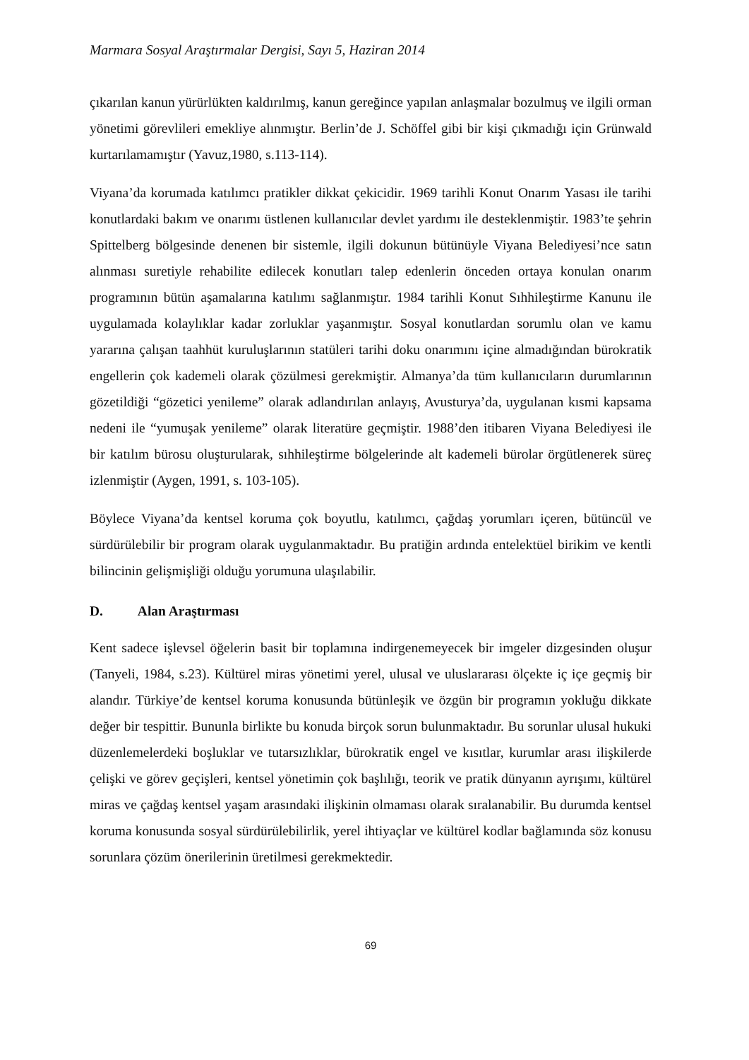Marmara Sosyal Araştırmalar Dergisi, Sayı 5, Haziran 2014
çıkarılan kanun yürürlükten kaldırılmış, kanun gereğince yapılan anlaşmalar bozulmuş ve ilgili orman yönetimi görevlileri emekliye alınmıştır. Berlin’de J. Schöffel gibi bir kişi çıkmadığı için Grünwald kurtarılamamıştır (Yavuz,1980, s.113-114).
Viyana’da korumada katılımcı pratikler dikkat çekicidir. 1969 tarihli Konut Onarım Yasası ile tarihi konutlardaki bakım ve onarımı üstlenen kullanıcılar devlet yardımı ile desteklenmiştir. 1983’te şehrin Spittelberg bölgesinde denenen bir sistemle, ilgili dokunun bütünüyle Viyana Belediyesi’nce satın alınması suretiyle rehabilite edilecek konutları talep edenlerin önceden ortaya konulan onarım programının bütün aşamalarına katılımı sağlanmıştır. 1984 tarihli Konut Sıhhileştirme Kanunu ile uygulamada kolaylıklar kadar zorluklar yaşanmıştır. Sosyal konutlardan sorumlu olan ve kamu yararına çalışan taahhüt kuruluşlarının statüleri tarihi doku onarımını içine almadığından bürokratik engellerin çok kademeli olarak çözülmesi gerekmiştir. Almanya’da tüm kullanıcıların durumlarının gözetildiği “gözetici yenileme” olarak adlandırılan anlayış, Avusturya’da, uygulanan kısmi kapsama nedeni ile “yumuşak yenileme” olarak literatüre geçmiştir. 1988’den itibaren Viyana Belediyesi ile bir katılım bürosu oluşturularak, sıhhileştirme bölgelerinde alt kademeli bürolar örgütlenerek süreç izlenmiştir (Aygen, 1991, s. 103-105).
Böylece Viyana’da kentsel koruma çok boyutlu, katılımcı, çağdaş yorumları içeren, bütüncül ve sürdürülebilir bir program olarak uygulanmaktadır. Bu pratiğin ardında entelektüel birikim ve kentli bilincinin gelişmişliği olduğu yorumuna ulaşılabilir.
D. Alan Araştırması
Kent sadece işlevsel öğelerin basit bir toplamına indirgenemeyecek bir imgeler dizgesinden oluşur (Tanyeli, 1984, s.23). Kültürel miras yönetimi yerel, ulusal ve uluslararası ölçekte iç içe geçmiş bir alandır. Türkiye’de kentsel koruma konusunda bütünleşik ve özgün bir programın yokluğu dikkate değer bir tespittir. Bununla birlikte bu konuda birçok sorun bulunmaktadır. Bu sorunlar ulusal hukuki düzenlemelerdeki boşluklar ve tutarsızlıklar, bürokratik engel ve kısıtlar, kurumlar arası ilişkilerde çelişki ve görev geçişleri, kentsel yönetimin çok başlılığı, teorik ve pratik dünyanın ayrışımı, kültürel miras ve çağdaş kentsel yaşam arasındaki ilişkinin olmaması olarak sıralanabilir. Bu durumda kentsel koruma konusunda sosyal sürdürülebilirlik, yerel ihtiyaçlar ve kültürel kodlar bağlamında söz konusu sorunlara çözüm önerilerinin üretilmesi gerekmektedir.
69